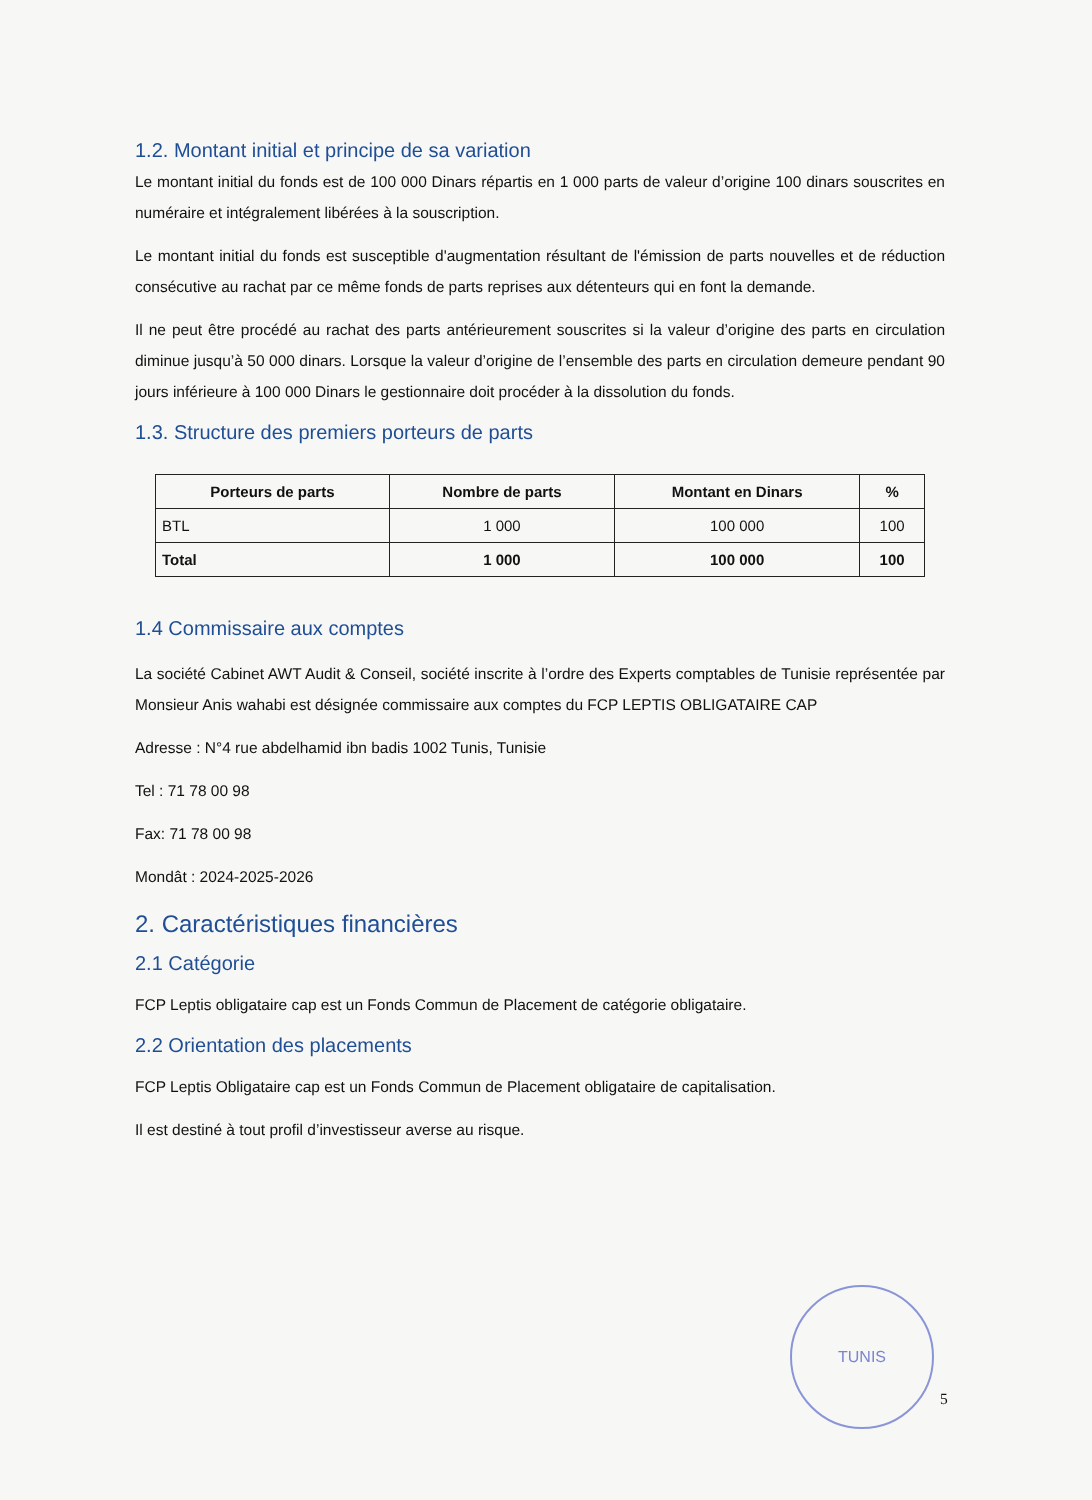1.2. Montant initial et principe de sa variation
Le montant initial du fonds est de 100 000 Dinars répartis en 1 000 parts de valeur d’origine 100 dinars souscrites en numéraire et intégralement libérées à la souscription.
Le montant initial du fonds est susceptible d'augmentation résultant de l'émission de parts nouvelles et de réduction consécutive au rachat par ce même fonds de parts reprises aux détenteurs qui en font la demande.
Il ne peut être procédé au rachat des parts antérieurement souscrites si la valeur d’origine des parts en circulation diminue jusqu’à 50 000 dinars. Lorsque la valeur d’origine de l’ensemble des parts en circulation demeure pendant 90 jours inférieure à 100 000 Dinars le gestionnaire doit procéder à la dissolution du fonds.
1.3. Structure des premiers porteurs de parts
| Porteurs de parts | Nombre de parts | Montant en Dinars | % |
| --- | --- | --- | --- |
| BTL | 1 000 | 100 000 | 100 |
| Total | 1 000 | 100 000 | 100 |
1.4 Commissaire aux comptes
La société Cabinet AWT Audit & Conseil, société inscrite à l’ordre des Experts comptables de Tunisie représentée par Monsieur Anis wahabi est désignée commissaire aux comptes du FCP LEPTIS OBLIGATAIRE CAP
Adresse : N°4 rue abdelhamid ibn badis 1002 Tunis, Tunisie
Tel : 71 78 00 98
Fax: 71 78 00 98
Mondât : 2024-2025-2026
2. Caractéristiques financières
2.1 Catégorie
FCP Leptis obligataire cap est un Fonds Commun de Placement de catégorie obligataire.
2.2 Orientation des placements
FCP Leptis Obligataire cap est un Fonds Commun de Placement obligataire de capitalisation.
Il est destiné à tout profil d’investisseur averse au risque.
TUNIS
5